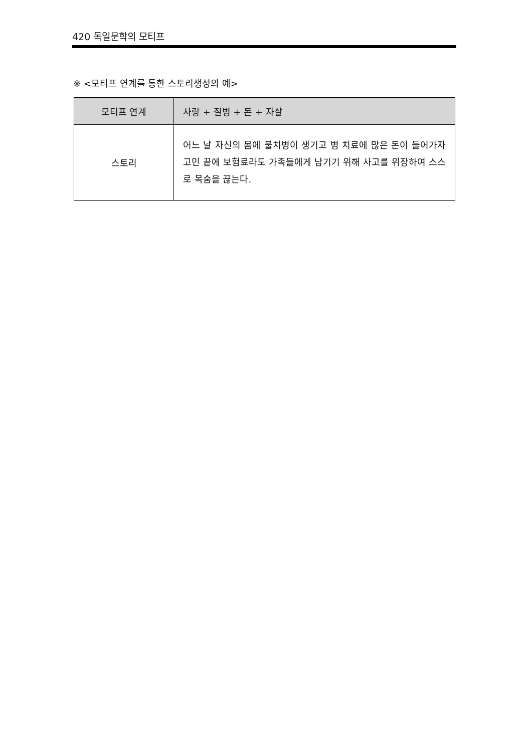420 독일문학의 모티프
※ <모티프 연계를 통한 스토리생성의 예>
| 모티프 연계 | 사랑 + 질병 + 돈 + 자살 |
| --- | --- |
| 스토리 | 어느 날 자신의 몸에 불치병이 생기고 병 치료에 많은 돈이 들어가자 고민 끝에 보험료라도 가족들에게 남기기 위해 사고를 위장하여 스스로 목숨을 끊는다. |